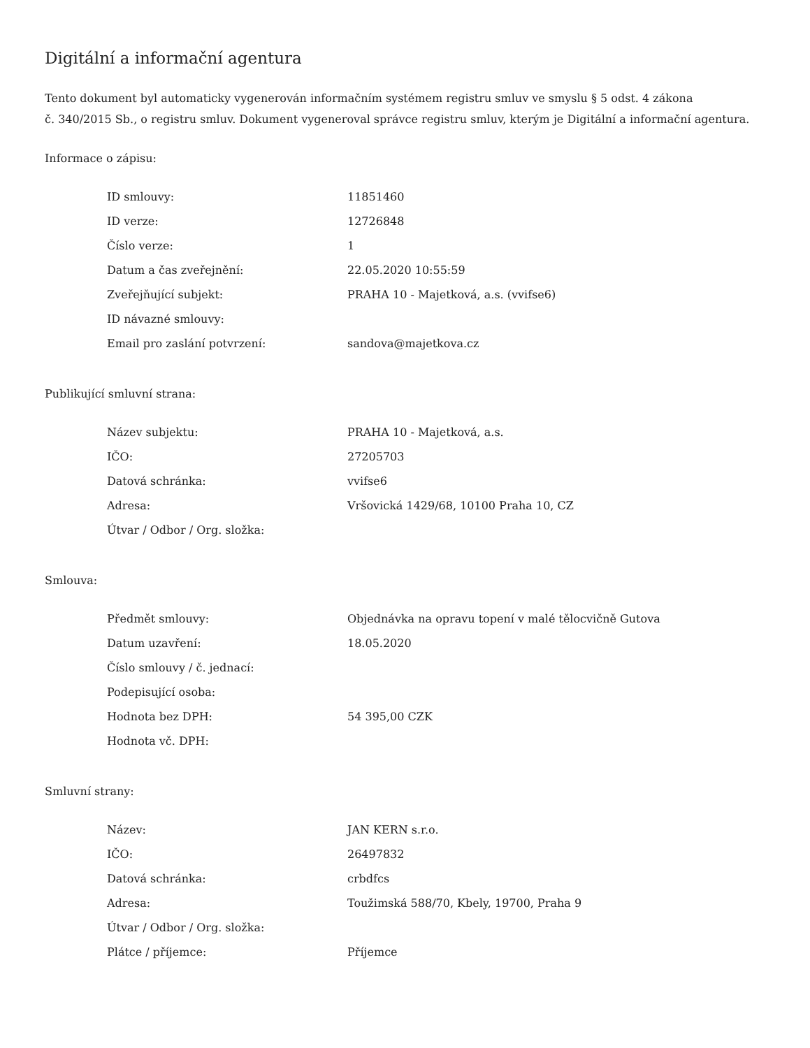Digitální a informační agentura
Tento dokument byl automaticky vygenerován informačním systémem registru smluv ve smyslu § 5 odst. 4 zákona
č. 340/2015 Sb., o registru smluv. Dokument vygeneroval správce registru smluv, kterým je Digitální a informační agentura.
Informace o zápisu:
| ID smlouvy: | 11851460 |
| ID verze: | 12726848 |
| Číslo verze: | 1 |
| Datum a čas zveřejnění: | 22.05.2020 10:55:59 |
| Zveřejňující subjekt: | PRAHA 10 - Majetková, a.s. (vvifse6) |
| ID návazné smlouvy: | |
| Email pro zaslání potvrzení: | sandova@majetkova.cz |
Publikující smluvní strana:
| Název subjektu: | PRAHA 10 - Majetková, a.s. |
| IČO: | 27205703 |
| Datová schránka: | vvifse6 |
| Adresa: | Vršovická 1429/68, 10100 Praha 10, CZ |
| Útvar / Odbor / Org. složka: | |
Smlouva:
| Předmět smlouvy: | Objednávka na opravu topení v malé tělocvičně Gutova |
| Datum uzavření: | 18.05.2020 |
| Číslo smlouvy / č. jednací: | |
| Podepisující osoba: | |
| Hodnota bez DPH: | 54 395,00 CZK |
| Hodnota vč. DPH: | |
Smluvní strany:
| Název: | JAN KERN s.r.o. |
| IČO: | 26497832 |
| Datová schránka: | crbdfcs |
| Adresa: | Toužimská 588/70, Kbely, 19700, Praha 9 |
| Útvar / Odbor / Org. složka: | |
| Plátce / příjemce: | Příjemce |